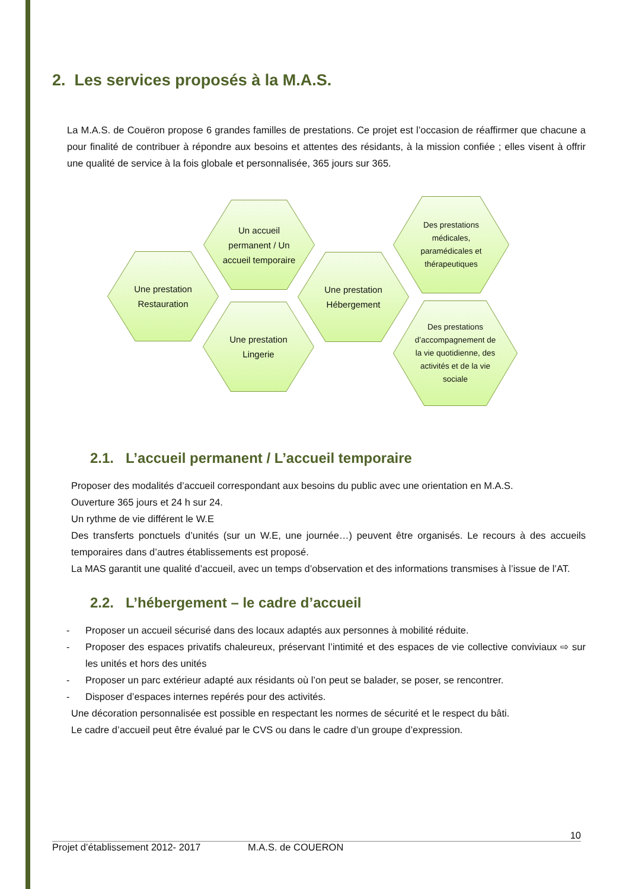2. Les services proposés à la M.A.S.
La M.A.S. de Couëron propose 6 grandes familles de prestations. Ce projet est l’occasion de réaffirmer que chacune a pour finalité de contribuer à répondre aux besoins et attentes des résidants, à la mission confiée ; elles visent à offrir une qualité de service à la fois globale et personnalisée, 365 jours sur 365.
Une prestation Restauration
Un accueil permanent / Un accueil temporaire
Une prestation Lingerie
Une prestation Hébergement
Des prestations médicales, paramédicales et thérapeutiques
Des prestations d’accompagnement de la vie quotidienne, des activités et de la vie sociale
2.1. L’accueil permanent / L’accueil temporaire
Proposer des modalités d’accueil correspondant aux besoins du public avec une orientation en M.A.S.
Ouverture 365 jours et 24 h sur 24.
Un rythme de vie différent le W.E
Des transferts ponctuels d’unités (sur un W.E, une journée…) peuvent être organisés. Le recours à des accueils temporaires dans d’autres établissements est proposé.
La MAS garantit une qualité d’accueil, avec un temps d’observation et des informations transmises à l’issue de l’AT.
2.2. L’hébergement – le cadre d’accueil
- Proposer un accueil sécurisé dans des locaux adaptés aux personnes à mobilité réduite.
- Proposer des espaces privatifs chaleureux, préservant l’intimité et des espaces de vie collective conviviaux ⇨ sur les unités et hors des unités
- Proposer un parc extérieur adapté aux résidants où l’on peut se balader, se poser, se rencontrer.
- Disposer d’espaces internes repérés pour des activités.
Une décoration personnalisée est possible en respectant les normes de sécurité et le respect du bâti.
Le cadre d’accueil peut être évalué par le CVS ou dans le cadre d’un groupe d’expression.
10
Projet d’établissement 2012- 2017 M.A.S. de COUERON